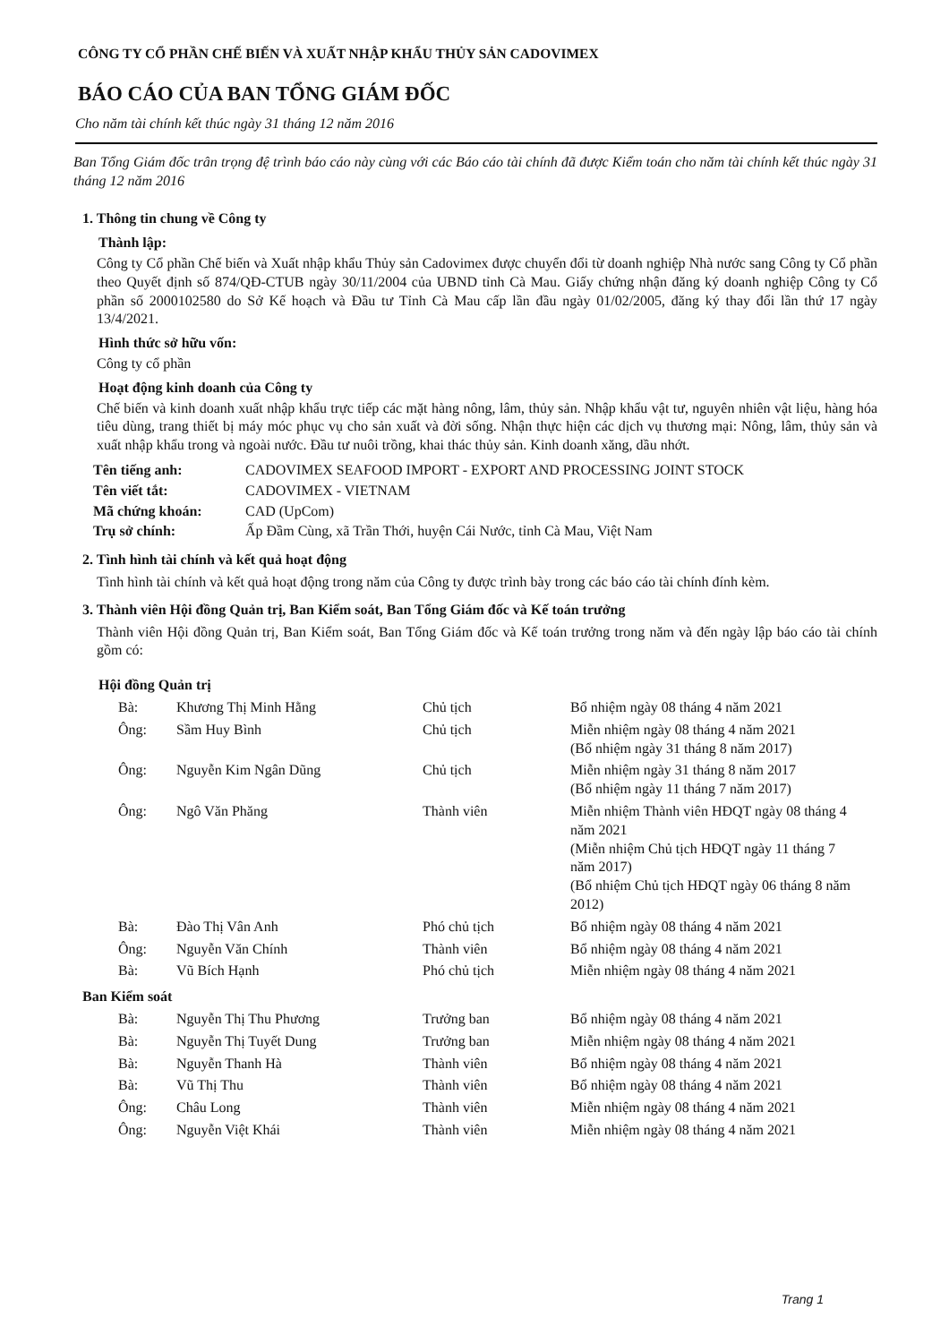CÔNG TY CỔ PHẦN CHẾ BIẾN VÀ XUẤT NHẬP KHẨU THỦY SẢN CADOVIMEX
BÁO CÁO CỦA BAN TỔNG GIÁM ĐỐC
Cho năm tài chính kết thúc ngày 31 tháng 12 năm 2016
Ban Tổng Giám đốc trân trọng đệ trình báo cáo này cùng với các Báo cáo tài chính đã được Kiểm toán cho năm tài chính kết thúc ngày 31 tháng 12 năm 2016
1. Thông tin chung về Công ty
Thành lập:
Công ty Cổ phần Chế biến và Xuất nhập khẩu Thủy sản Cadovimex được chuyển đổi từ doanh nghiệp Nhà nước sang Công ty Cổ phần theo Quyết định số 874/QĐ-CTUB ngày 30/11/2004 của UBND tỉnh Cà Mau. Giấy chứng nhận đăng ký doanh nghiệp Công ty Cổ phần số 2000102580 do Sở Kế hoạch và Đầu tư Tỉnh Cà Mau cấp lần đầu ngày 01/02/2005, đăng ký thay đổi lần thứ 17 ngày 13/4/2021.
Hình thức sở hữu vốn:
Công ty cổ phần
Hoạt động kinh doanh của Công ty
Chế biến và kinh doanh xuất nhập khẩu trực tiếp các mặt hàng nông, lâm, thủy sản. Nhập khẩu vật tư, nguyên nhiên vật liệu, hàng hóa tiêu dùng, trang thiết bị máy móc phục vụ cho sản xuất và đời sống. Nhận thực hiện các dịch vụ thương mại: Nông, lâm, thủy sản và xuất nhập khẩu trong và ngoài nước. Đầu tư nuôi trồng, khai thác thủy sản. Kinh doanh xăng, dầu nhớt.
| Tên tiếng anh: | CADOVIMEX SEAFOOD IMPORT - EXPORT AND PROCESSING JOINT STOCK |
| Tên viết tắt: | CADOVIMEX - VIETNAM |
| Mã chứng khoán: | CAD (UpCom) |
| Trụ sở chính: | Ấp Đầm Cùng, xã Trần Thới, huyện Cái Nước, tỉnh Cà Mau, Việt Nam |
2. Tình hình tài chính và kết quả hoạt động
Tình hình tài chính và kết quả hoạt động trong năm của Công ty được trình bày trong các báo cáo tài chính đính kèm.
3. Thành viên Hội đồng Quản trị, Ban Kiểm soát, Ban Tổng Giám đốc và Kế toán trưởng
Thành viên Hội đồng Quản trị, Ban Kiểm soát, Ban Tổng Giám đốc và Kế toán trưởng trong năm và đến ngày lập báo cáo tài chính gồm có:
Hội đồng Quản trị
| Bà: | Khương Thị Minh Hằng | Chủ tịch | Bổ nhiệm ngày 08 tháng 4 năm 2021 |
| Ông: | Sầm Huy Bình | Chủ tịch | Miễn nhiệm ngày 08 tháng 4 năm 2021 (Bổ nhiệm ngày 31 tháng 8 năm 2017) |
| Ông: | Nguyễn Kim Ngân Dũng | Chủ tịch | Miễn nhiệm ngày 31 tháng 8 năm 2017 (Bổ nhiệm ngày 11 tháng 7 năm 2017) |
| Ông: | Ngô Văn Phăng | Thành viên | Miễn nhiệm Thành viên HĐQT ngày 08 tháng 4 năm 2021 (Miễn nhiệm Chủ tịch HĐQT ngày 11 tháng 7 năm 2017) (Bổ nhiệm Chủ tịch HĐQT ngày 06 tháng 8 năm 2012) |
| Bà: | Đào Thị Vân Anh | Phó chủ tịch | Bổ nhiệm ngày 08 tháng 4 năm 2021 |
| Ông: | Nguyễn Văn Chính | Thành viên | Bổ nhiệm ngày 08 tháng 4 năm 2021 |
| Bà: | Vũ Bích Hạnh | Phó chủ tịch | Miễn nhiệm ngày 08 tháng 4 năm 2021 |
Ban Kiểm soát
| Bà: | Nguyễn Thị Thu Phương | Trưởng ban | Bổ nhiệm ngày 08 tháng 4 năm 2021 |
| Bà: | Nguyễn Thị Tuyết Dung | Trưởng ban | Miễn nhiệm ngày 08 tháng 4 năm 2021 |
| Bà: | Nguyễn Thanh Hà | Thành viên | Bổ nhiệm ngày 08 tháng 4 năm 2021 |
| Bà: | Vũ Thị Thu | Thành viên | Bổ nhiệm ngày 08 tháng 4 năm 2021 |
| Ông: | Châu Long | Thành viên | Miễn nhiệm ngày 08 tháng 4 năm 2021 |
| Ông: | Nguyễn Việt Khái | Thành viên | Miễn nhiệm ngày 08 tháng 4 năm 2021 |
Trang 1